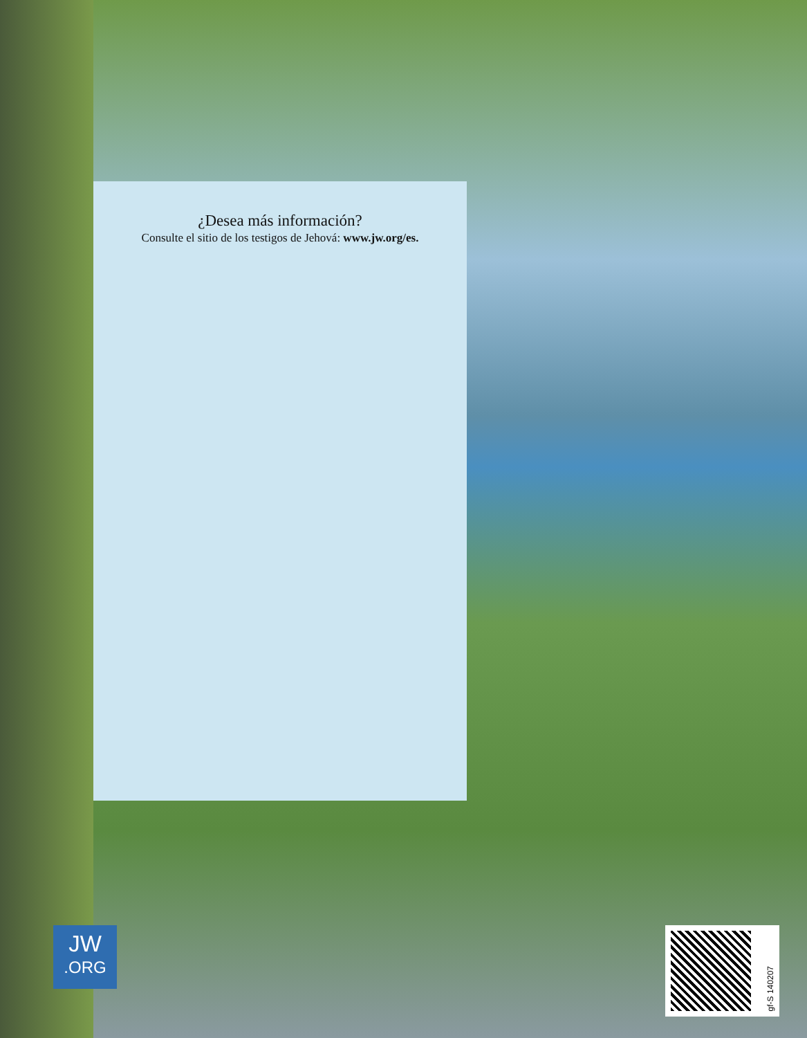¿Desea más información?
Consulte el sitio de los testigos de Jehová: www.jw.org/es.
JW.ORG
gf-S 140207